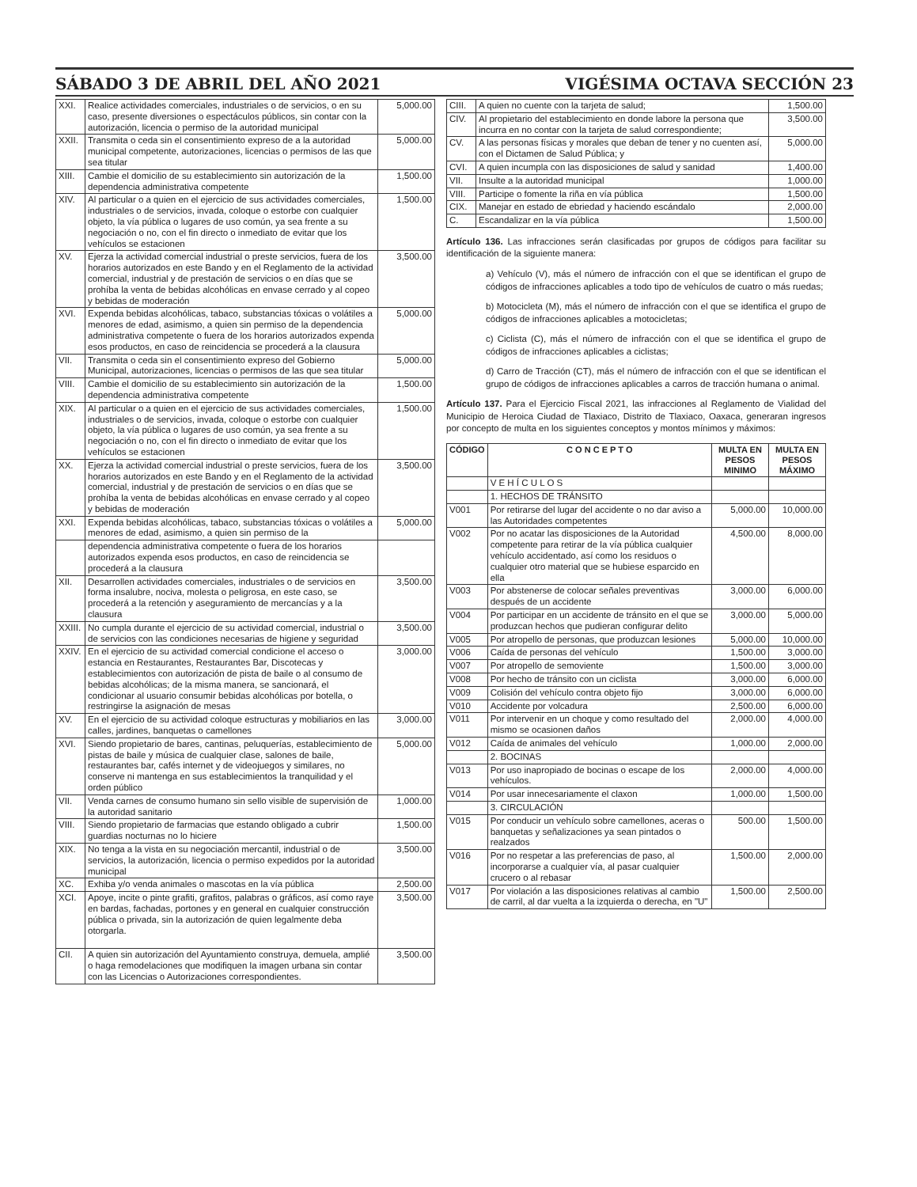SÁBADO 3 DE ABRIL DEL AÑO 2021 VIGÉSIMA OCTAVA SECCIÓN 23
| XXI. | Realice actividades comerciales, industriales o de servicios, o en su caso, presente diversiones o espectáculos públicos, sin contar con la autorización, licencia o permiso de la autoridad municipal | 5,000.00 |
| XXII. | Transmita o ceda sin el consentimiento expreso de a la autoridad municipal competente, autorizaciones, licencias o permisos de las que sea titular | 5,000.00 |
| XIII. | Cambie el domicilio de su establecimiento sin autorización de la dependencia administrativa competente | 1,500.00 |
| XIV. | Al particular o a quien en el ejercicio de sus actividades comerciales, industriales o de servicios, invada, coloque o estorbe con cualquier objeto, la vía pública o lugares de uso común, ya sea frente a su negociación o no, con el fin directo o inmediato de evitar que los vehículos se estacionen | 1,500.00 |
| XV. | Ejerza la actividad comercial industrial o preste servicios, fuera de los horarios autorizados en este Bando y en el Reglamento de la actividad comercial, industrial y de prestación de servicios o en días que se prohíba la venta de bebidas alcohólicas en envase cerrado y al copeo y bebidas de moderación | 3,500.00 |
| XVI. | Expenda bebidas alcohólicas, tabaco, substancias tóxicas o volátiles a menores de edad, asimismo, a quien sin permiso de la dependencia administrativa competente o fuera de los horarios autorizados expenda esos productos, en caso de reincidencia se procederá a la clausura | 5,000.00 |
| VII. | Transmita o ceda sin el consentimiento expreso del Gobierno Municipal, autorizaciones, licencias o permisos de las que sea titular | 5,000.00 |
| VIII. | Cambie el domicilio de su establecimiento sin autorización de la dependencia administrativa competente | 1,500.00 |
| XIX. | Al particular o a quien en el ejercicio de sus actividades comerciales, industriales o de servicios, invada, coloque o estorbe con cualquier objeto, la vía pública o lugares de uso común, ya sea frente a su negociación o no, con el fin directo o inmediato de evitar que los vehículos se estacionen | 1,500.00 |
| XX. | Ejerza la actividad comercial industrial o preste servicios, fuera de los horarios autorizados en este Bando y en el Reglamento de la actividad comercial, industrial y de prestación de servicios o en días que se prohíba la venta de bebidas alcohólicas en envase cerrado y al copeo y bebidas de moderación | 3,500.00 |
| XXI. | Expenda bebidas alcohólicas, tabaco, substancias tóxicas o volátiles a menores de edad, asimismo, a quien sin permiso de la | 5,000.00 |
| | dependencia administrativa competente o fuera de los horarios autorizados expenda esos productos, en caso de reincidencia se procederá a la clausura | |
| XII. | Desarrollen actividades comerciales, industriales o de servicios en forma insalubre, nociva, molesta o peligrosa, en este caso, se procederá a la retención y aseguramiento de mercancías y a la clausura | 3,500.00 |
| XXIII. | No cumpla durante el ejercicio de su actividad comercial, industrial o de servicios con las condiciones necesarias de higiene y seguridad | 3,500.00 |
| XXIV. | En el ejercicio de su actividad comercial condicione el acceso o estancia en Restaurantes, Restaurantes Bar, Discotecas y establecimientos con autorización de pista de baile o al consumo de bebidas alcohólicas; de la misma manera, se sancionará, el condicionar al usuario consumir bebidas alcohólicas por botella, o restringirse la asignación de mesas | 3,000.00 |
| XV. | En el ejercicio de su actividad coloque estructuras y mobiliarios en las calles, jardines, banquetas o camellones | 3,000.00 |
| XVI. | Siendo propietario de bares, cantinas, peluquerías, establecimiento de pistas de baile y música de cualquier clase, salones de baile, restaurantes bar, cafés internet y de videojuegos y similares, no conserve ni mantenga en sus establecimientos la tranquilidad y el orden público | 5,000.00 |
| VII. | Venda carnes de consumo humano sin sello visible de supervisión de la autoridad sanitario | 1,000.00 |
| VIII. | Siendo propietario de farmacias que estando obligado a cubrir guardias nocturnas no lo hiciere | 1,500.00 |
| XIX. | No tenga a la vista en su negociación mercantil, industrial o de servicios, la autorización, licencia o permiso expedidos por la autoridad municipal | 3,500.00 |
| XC. | Exhiba y/o venda animales o mascotas en la vía pública | 2,500.00 |
| XCI. | Apoye, incite o pinte grafiti, grafitos, palabras o gráficos, así como raye en bardas, fachadas, portones y en general en cualquier construcción pública o privada, sin la autorización de quien legalmente deba otorgarla. | 3,500.00 |
| CII. | A quien sin autorización del Ayuntamiento construya, demuela, amplié o haga remodelaciones que modifiquen la imagen urbana sin contar con las Licencias o Autorizaciones correspondientes. | 3,500.00 |
| CIII. | A quien no cuente con la tarjeta de salud; | 1,500.00 |
| CIV. | Al propietario del establecimiento en donde labore la persona que incurra en no contar con la tarjeta de salud correspondiente; | 3,500.00 |
| CV. | A las personas físicas y morales que deban de tener y no cuenten así, con el Dictamen de Salud Pública; y | 5,000.00 |
| CVI. | A quien incumpla con las disposiciones de salud y sanidad | 1,400.00 |
| VII. | Insulte a la autoridad municipal | 1,000.00 |
| VIII. | Participe o fomente la riña en vía pública | 1,500.00 |
| CIX. | Manejar en estado de ebriedad y haciendo escándalo | 2,000.00 |
| C. | Escandalizar en la vía pública | 1,500.00 |
Artículo 136. Las infracciones serán clasificadas por grupos de códigos para facilitar su identificación de la siguiente manera:
a) Vehículo (V), más el número de infracción con el que se identifican el grupo de códigos de infracciones aplicables a todo tipo de vehículos de cuatro o más ruedas;
b) Motocicleta (M), más el número de infracción con el que se identifica el grupo de códigos de infracciones aplicables a motocicletas;
c) Ciclista (C), más el número de infracción con el que se identifica el grupo de códigos de infracciones aplicables a ciclistas;
d) Carro de Tracción (CT), más el número de infracción con el que se identifican el grupo de códigos de infracciones aplicables a carros de tracción humana o animal.
Artículo 137. Para el Ejercicio Fiscal 2021, las infracciones al Reglamento de Vialidad del Municipio de Heroica Ciudad de Tlaxiaco, Distrito de Tlaxiaco, Oaxaca, generaran ingresos por concepto de multa en los siguientes conceptos y montos mínimos y máximos:
| CÓDIGO | C O N C E P T O | MULTA EN PESOS MINIMO | MULTA EN PESOS MÁXIMO |
| --- | --- | --- | --- |
| | V E H Í C U L O S | | |
| | 1. HECHOS DE TRÁNSITO | | |
| V001 | Por retirarse del lugar del accidente o no dar aviso a las Autoridades competentes | 5,000.00 | 10,000.00 |
| V002 | Por no acatar las disposiciones de la Autoridad competente para retirar de la vía pública cualquier vehículo accidentado, así como los residuos o cualquier otro material que se hubiese esparcido en ella | 4,500.00 | 8,000.00 |
| V003 | Por abstenerse de colocar señales preventivas después de un accidente | 3,000.00 | 6,000.00 |
| V004 | Por participar en un accidente de tránsito en el que se produzcan hechos que pudieran configurar delito | 3,000.00 | 5,000.00 |
| V005 | Por atropello de personas, que produzcan lesiones | 5,000.00 | 10,000.00 |
| V006 | Caída de personas del vehículo | 1,500.00 | 3,000.00 |
| V007 | Por atropello de semoviente | 1,500.00 | 3,000.00 |
| V008 | Por hecho de tránsito con un ciclista | 3,000.00 | 6,000.00 |
| V009 | Colisión del vehículo contra objeto fijo | 3,000.00 | 6,000.00 |
| V010 | Accidente por volcadura | 2,500.00 | 6,000.00 |
| V011 | Por intervenir en un choque y como resultado del mismo se ocasionen daños | 2,000.00 | 4,000.00 |
| V012 | Caída de animales del vehículo | 1,000.00 | 2,000.00 |
| | 2. BOCINAS | | |
| V013 | Por uso inapropiado de bocinas o escape de los vehículos. | 2,000.00 | 4,000.00 |
| V014 | Por usar innecesariamente el claxon | 1,000.00 | 1,500.00 |
| | 3. CIRCULACIÓN | | |
| V015 | Por conducir un vehículo sobre camellones, aceras o banquetas y señalizaciones ya sean pintados o realzados | 500.00 | 1,500.00 |
| V016 | Por no respetar a las preferencias de paso, al incorporarse a cualquier vía, al pasar cualquier crucero o al rebasar | 1,500.00 | 2,000.00 |
| V017 | Por violación a las disposiciones relativas al cambio de carril, al dar vuelta a la izquierda o derecha, en "U" | 1,500.00 | 2,500.00 |